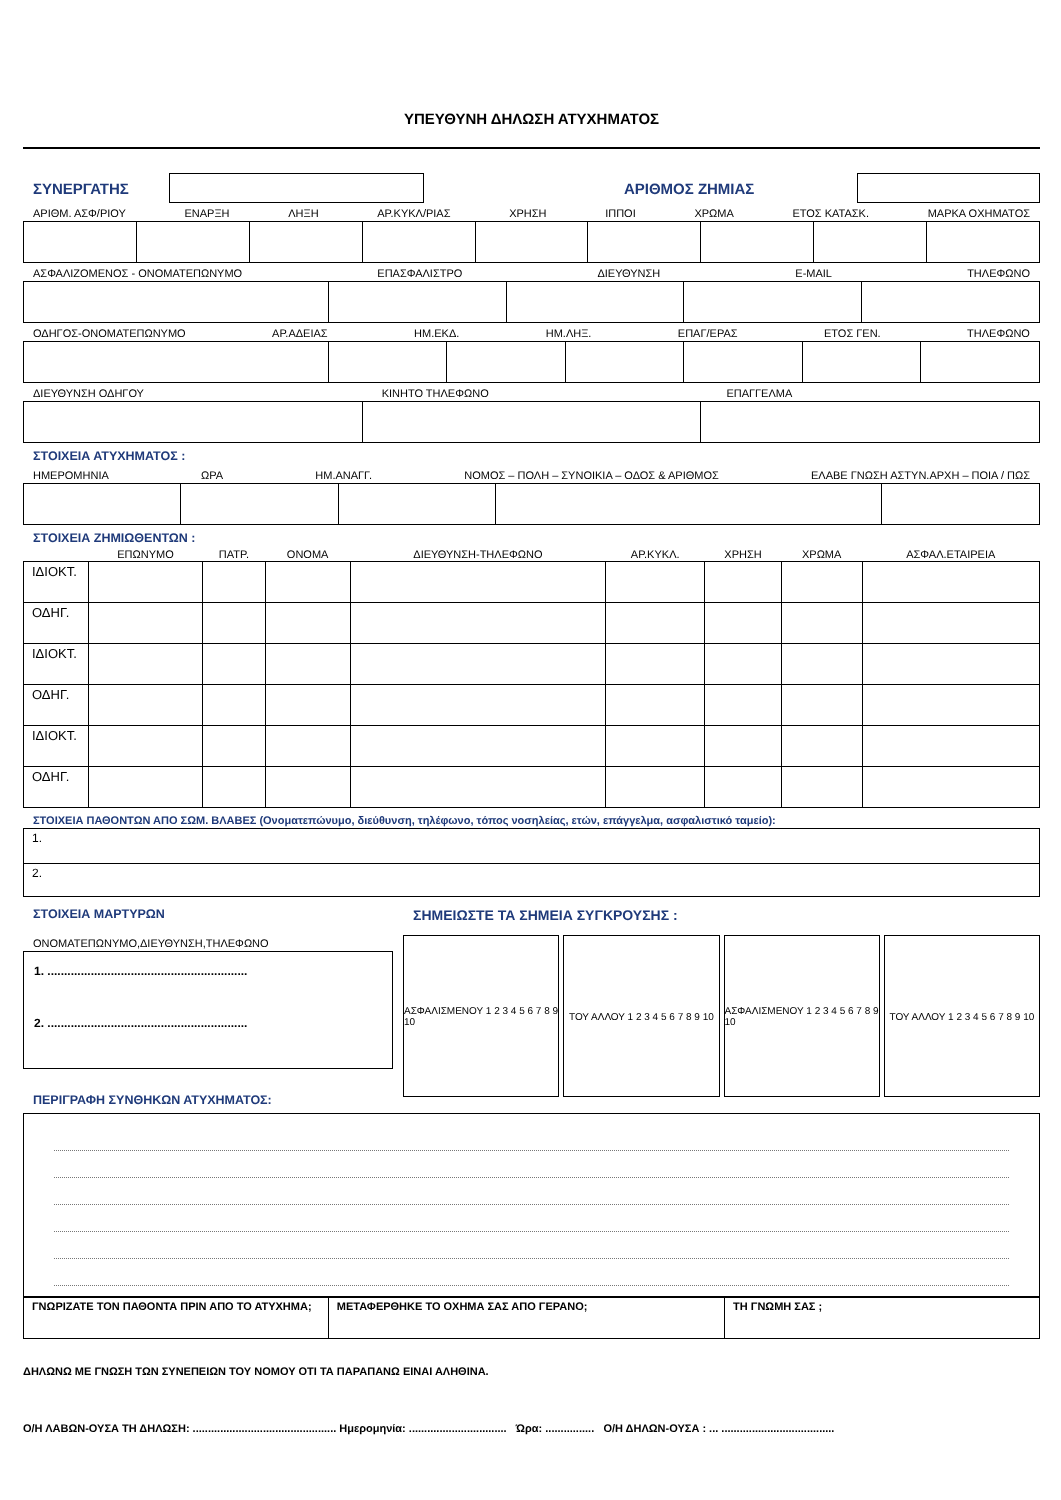ΥΠΕΥΘΥΝΗ ΔΗΛΩΣΗ ΑΤΥΧΗΜΑΤΟΣ
ΣΥΝΕΡΓΑΤΗΣ ΑΡΙΘΜΟΣ ΖΗΜΙΑΣ
ΑΡΙΘΜ. ΑΣΦ/ΡΙΟΥ ΕΝΑΡΞΗ ΛΗΞΗ ΑΡ.ΚΥΚΛ/ΡΙΑΣ ΧΡΗΣΗ ΙΠΠΟΙ ΧΡΩΜΑ ΕΤΟΣ ΚΑΤΑΣΚ. ΜΑΡΚΑ ΟΧΗΜΑΤΟΣ
ΑΣΦΑΛΙΖΟΜΕΝΟΣ - ΟΝΟΜΑΤΕΠΩΝΥΜΟ ΕΠΑΣΦΑΛΙΣΤΡΟ ΔΙΕΥΘΥΝΣΗ E-MAIL ΤΗΛΕΦΩΝΟ
ΟΔΗΓΟΣ-ΟΝΟΜΑΤΕΠΩΝΥΜΟ ΑΡ.ΑΔΕΙΑΣ ΗΜ.ΕΚΔ. ΗΜ.ΛΗΞ. ΕΠΑΓ/ΕΡΑΣ ΕΤΟΣ ΓΕΝ. ΤΗΛΕΦΩΝΟ
ΔΙΕΥΘΥΝΣΗ ΟΔΗΓΟΥ ΚΙΝΗΤΟ ΤΗΛΕΦΩΝΟ ΕΠΑΓΓΕΛΜΑ
ΣΤΟΙΧΕΙΑ ΑΤΥΧΗΜΑΤΟΣ :
ΗΜΕΡΟΜΗΝΙΑ ΩΡΑ ΗΜ.ΑΝΑΓΓ. ΝΟΜΟΣ – ΠΟΛΗ – ΣΥΝΟΙΚΙΑ – ΟΔΟΣ & ΑΡΙΘΜΟΣ ΕΛΑΒΕ ΓΝΩΣΗ ΑΣΤΥΝ.ΑΡΧΗ – ΠΟΙΑ / ΠΩΣ
ΣΤΟΙΧΕΙΑ ΖΗΜΙΩΘΕΝΤΩΝ :
| | ΕΠΩΝΥΜΟ | ΠΑΤΡ. | ΟΝΟΜΑ | ΔΙΕΥΘΥΝΣΗ-ΤΗΛΕΦΩΝΟ | ΑΡ.ΚΥΚΛ. | ΧΡΗΣΗ | ΧΡΩΜΑ | ΑΣΦΑΛ.ΕΤΑΙΡΕΙΑ |
| --- | --- | --- | --- | --- | --- | --- | --- | --- |
| ΙΔΙΟΚΤ. | | | | | | | | |
| ΟΔΗΓ. | | | | | | | | |
| ΙΔΙΟΚΤ. | | | | | | | | |
| ΟΔΗΓ. | | | | | | | | |
| ΙΔΙΟΚΤ. | | | | | | | | |
| ΟΔΗΓ. | | | | | | | | |
ΣΤΟΙΧΕΙΑ ΠΑΘΟΝΤΩΝ ΑΠΟ ΣΩΜ. ΒΛΑΒΕΣ (Ονοματεπώνυμο, διεύθυνση, τηλέφωνο, τόπος νοσηλείας, ετών, επάγγελμα, ασφαλιστικό ταμείο):
| 1. |
| 2. |
ΣΤΟΙΧΕΙΑ ΜΑΡΤΥΡΩΝ
ΟΝΟΜΑΤΕΠΩΝΥΜΟ,ΔΙΕΥΘΥΝΣΗ,ΤΗΛΕΦΩΝΟ
1. ............................................................
2. ............................................................
ΠΕΡΙΓΡΑΦΗ ΣΥΝΘΗΚΩΝ ΑΤΥΧΗΜΑΤΟΣ:
ΣΗΜΕΙΩΣΤΕ ΤΑ ΣΗΜΕΙΑ ΣΥΓΚΡΟΥΣΗΣ :
ΑΣΦΑΛΙΣΜΕΝΟΥ 1 2 3 4 5 6 7 8 9 10
ΤΟΥ ΑΛΛΟΥ 1 2 3 4 5 6 7 8 9 10 ΑΣΦΑΛΙΣΜΕΝΟΥ 1 2 3 4 5 6 7 8 9 10
ΤΟΥ ΑΛΛΟΥ 1 2 3 4 5 6 7 8 9 10
| ΓΝΩΡΙΖΑΤΕ ΤΟΝ ΠΑΘΟΝΤΑ ΠΡΙΝ ΑΠΟ ΤΟ ΑΤΥΧΗΜΑ; | ΜΕΤΑΦΕΡΘΗΚΕ ΤΟ ΟΧΗΜΑ ΣΑΣ ΑΠΟ ΓΕΡΑΝΟ; | ΤΗ ΓΝΩΜΗ ΣΑΣ ; |
ΔΗΛΩΝΩ ΜΕ ΓΝΩΣΗ ΤΩΝ ΣΥΝΕΠΕΙΩΝ ΤΟΥ ΝΟΜΟΥ ΟΤΙ ΤΑ ΠΑΡΑΠΑΝΩ ΕΙΝΑΙ ΑΛΗΘΙΝΑ.
Ο/Η ΛΑΒΩΝ-ΟΥΣΑ ΤΗ ΔΗΛΩΣΗ: ............................................... Ημερομηνία: ................................ Ώρα: ................ Ο/Η ΔΗΛΩΝ-ΟΥΣΑ : ... .....................................